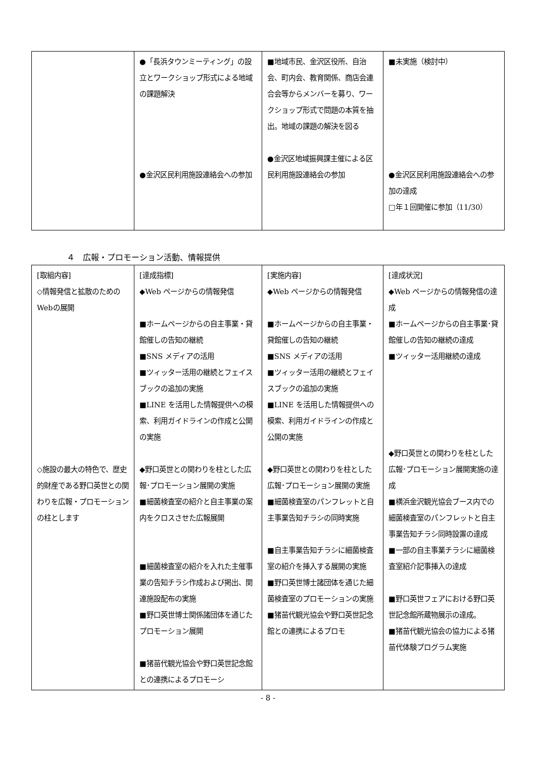| | ●「長浜タウンミーティング」の設立とワークショップ形式による地域の課題解決 ●金沢区民利用施設連絡会への参加 | ■地域市民、金沢区役所、自治会、町内会、教育関係、商店会連合会等からメンバーを募り、ワークショップ形式で問題の本質を抽出。地域の課題の解決を図る ●金沢区地域振興課主催による区民利用施設連絡会の参加 | ■未実施（検討中） ●金沢区民利用施設連絡会への参加の達成 □年１回開催に参加（11/30） |
４　広報・プロモーション活動、情報提供
| [取組内容] ◇情報発信と拡散のためのWebの展開 ◇施設の最大の特色で、歴史的財産である野口英世との関わりを広報・プロモーションの柱とします | [達成指標] ◆Web ページからの情報発信 ■ホームページからの自主事業・貸館催しの告知の継続 ■SNS メディアの活用 ■ツィッター活用の継続とフェイスブックの追加の実施 ■LINE を活用した情報提供への模索、利用ガイドラインの作成と公開の実施 ◆野口英世との関わりを柱とした広報･プロモーション展開の実施 ■細菌検査室の紹介と自主事業の案内をクロスさせた広報展開 ■細菌検査室の紹介を入れた主催事業の告知チラシ作成および掲出、関連施設配布の実施 ■野口英世博士関係諸団体を通じたプロモーション展開 ■猪苗代観光協会や野口英世記念館との連携によるプロモーシ | [実施内容] ◆Web ページからの情報発信 ■ホームページからの自主事業・貸館催しの告知の継続 ■SNS メディアの活用 ■ツィッター活用の継続とフェイスブックの追加の実施 ■LINE を活用した情報提供への模索、利用ガイドラインの作成と公開の実施 ◆野口英世との関わりを柱とした広報･プロモーション展開の実施 ■細菌検査室のパンフレットと自主事業告知チラシの同時実施 ■自主事業告知チラシに細菌検査室の紹介を挿入する展開の実施 ■野口英世博士諸団体を通じた細菌検査室のプロモーションの実施 ■猪苗代観光協会や野口英世記念館との連携によるプロモ | [達成状況] ◆Web ページからの情報発信の達成 ■ホームページからの自主事業･貸館催しの告知の継続の達成 ■ツィッター活用継続の達成 ◆野口英世との関わりを柱とした広報･プロモーション展開実施の達成 ■横浜金沢観光協会ブース内での細菌検査室のパンフレットと自主事業告知チラシ同時設置の達成 ■一部の自主事業チラシに細菌検査室紹介記事挿入の達成 ■野口英世フェアにおける野口英世記念館所蔵物展示の達成。 ■猪苗代観光協会の協力による猪苗代体験プログラム実施 |
- 8 -